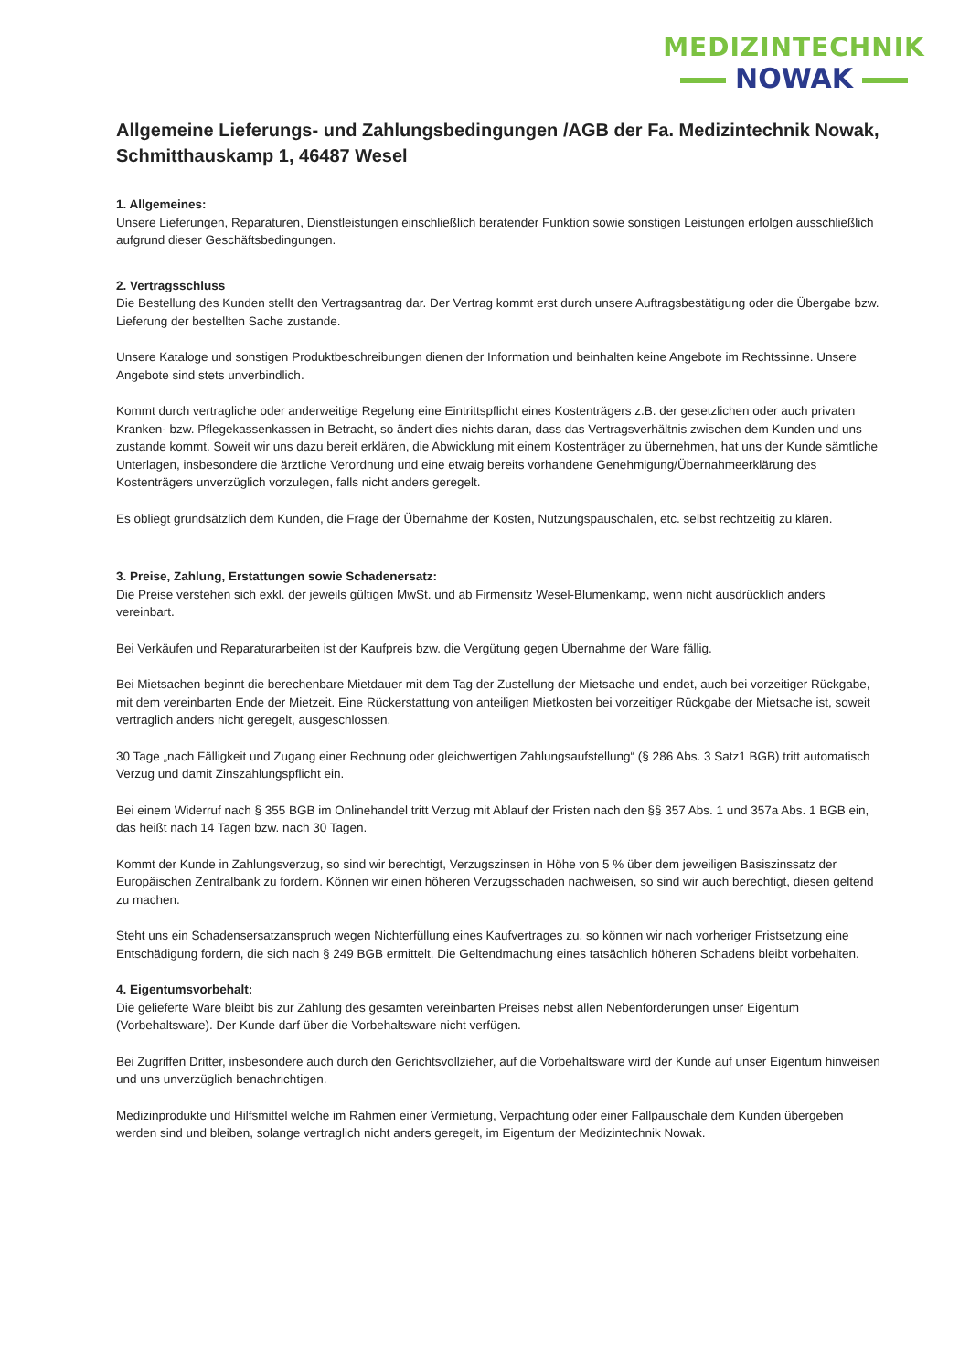MEDIZINTECHNIK
NOWAK
Allgemeine Lieferungs- und Zahlungsbedingungen /AGB der Fa. Medizintechnik Nowak, Schmitthauskamp 1, 46487 Wesel
1. Allgemeines:
Unsere Lieferungen, Reparaturen, Dienstleistungen einschließlich beratender Funktion sowie sonstigen Leistungen erfolgen ausschließlich aufgrund dieser Geschäftsbedingungen.
2. Vertragsschluss
Die Bestellung des Kunden stellt den Vertragsantrag dar. Der Vertrag kommt erst durch unsere Auftragsbestätigung oder die Übergabe bzw. Lieferung der bestellten Sache zustande.
Unsere Kataloge und sonstigen Produktbeschreibungen dienen der Information und beinhalten keine Angebote im Rechtssinne. Unsere Angebote sind stets unverbindlich.
Kommt durch vertragliche oder anderweitige Regelung eine Eintrittspflicht eines Kostenträgers z.B. der gesetzlichen oder auch privaten Kranken- bzw. Pflegekassenkassen in Betracht, so ändert dies nichts daran, dass das Vertragsverhältnis zwischen dem Kunden und uns zustande kommt. Soweit wir uns dazu bereit erklären, die Abwicklung mit einem Kostenträger zu übernehmen, hat uns der Kunde sämtliche Unterlagen, insbesondere die ärztliche Verordnung und eine etwaig bereits vorhandene Genehmigung/Übernahmeerklärung des Kostenträgers unverzüglich vorzulegen, falls nicht anders geregelt.
Es obliegt grundsätzlich dem Kunden, die Frage der Übernahme der Kosten, Nutzungspauschalen, etc. selbst rechtzeitig zu klären.
3. Preise, Zahlung, Erstattungen sowie Schadenersatz:
Die Preise verstehen sich exkl. der jeweils gültigen MwSt. und ab Firmensitz Wesel-Blumenkamp, wenn nicht ausdrücklich anders vereinbart.
Bei Verkäufen und Reparaturarbeiten ist der Kaufpreis bzw. die Vergütung gegen Übernahme der Ware fällig.
Bei Mietsachen beginnt die berechenbare Mietdauer mit dem Tag der Zustellung der Mietsache und endet, auch bei vorzeitiger Rückgabe, mit dem vereinbarten Ende der Mietzeit. Eine Rückerstattung von anteiligen Mietkosten bei vorzeitiger Rückgabe der Mietsache ist, soweit vertraglich anders nicht geregelt, ausgeschlossen.
30 Tage „nach Fälligkeit und Zugang einer Rechnung oder gleichwertigen Zahlungsaufstellung“ (§ 286 Abs. 3 Satz1 BGB) tritt automatisch Verzug und damit Zinszahlungspflicht ein.
Bei einem Widerruf nach § 355 BGB im Onlinehandel tritt Verzug mit Ablauf der Fristen nach den §§ 357 Abs. 1 und 357a Abs. 1 BGB ein, das heißt nach 14 Tagen bzw. nach 30 Tagen.
Kommt der Kunde in Zahlungsverzug, so sind wir berechtigt, Verzugszinsen in Höhe von 5 % über dem jeweiligen Basiszinssatz der Europäischen Zentralbank zu fordern. Können wir einen höheren Verzugsschaden nachweisen, so sind wir auch berechtigt, diesen geltend zu machen.
Steht uns ein Schadensersatzanspruch wegen Nichterfüllung eines Kaufvertrages zu, so können wir nach vorheriger Fristsetzung eine Entschädigung fordern, die sich nach § 249 BGB ermittelt. Die Geltendmachung eines tatsächlich höheren Schadens bleibt vorbehalten.
4. Eigentumsvorbehalt:
Die gelieferte Ware bleibt bis zur Zahlung des gesamten vereinbarten Preises nebst allen Nebenforderungen unser Eigentum (Vorbehaltsware). Der Kunde darf über die Vorbehaltsware nicht verfügen.
Bei Zugriffen Dritter, insbesondere auch durch den Gerichtsvollzieher, auf die Vorbehaltsware wird der Kunde auf unser Eigentum hinweisen und uns unverzüglich benachrichtigen.
Medizinprodukte und Hilfsmittel welche im Rahmen einer Vermietung, Verpachtung oder einer Fallpauschale dem Kunden übergeben werden sind und bleiben, solange vertraglich nicht anders geregelt, im Eigentum der Medizintechnik Nowak.